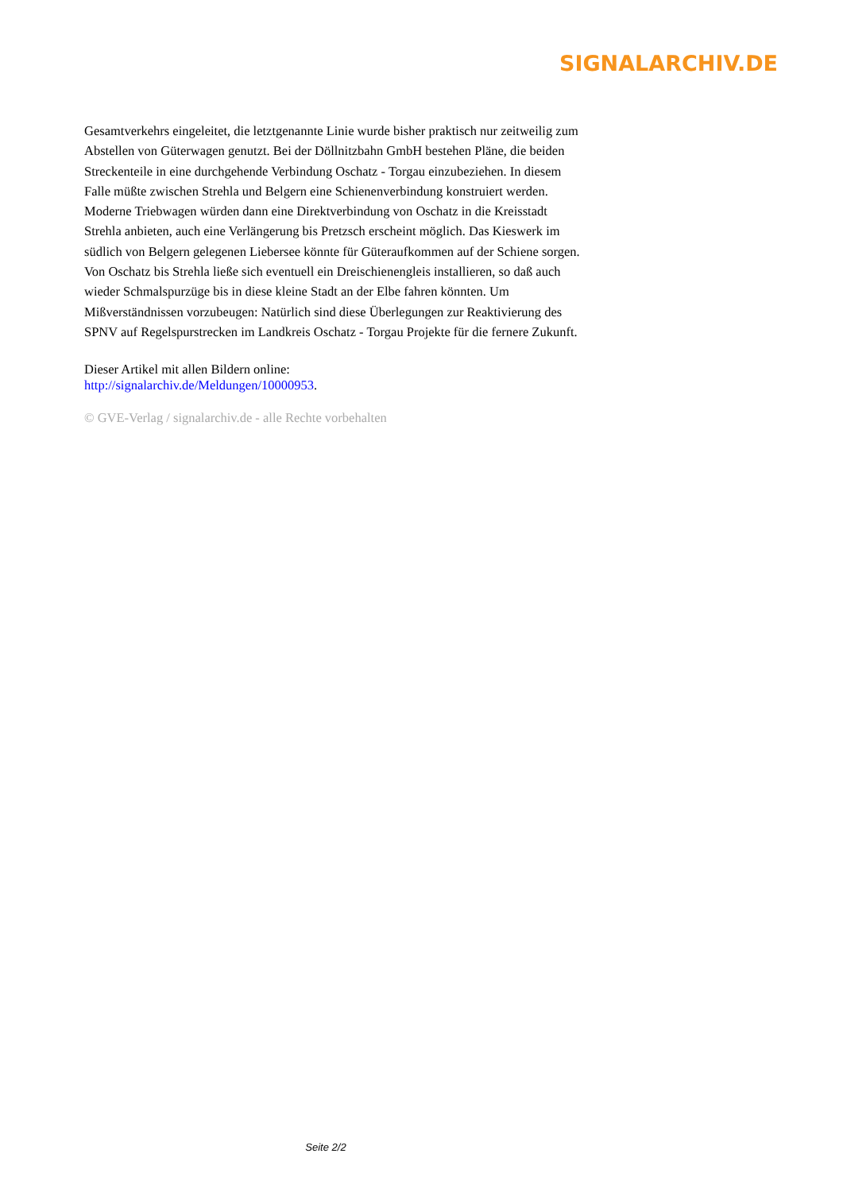SIGNALARCHIV.DE
Gesamtverkehrs eingeleitet, die letztgenannte Linie wurde bisher praktisch nur zeitweilig zum Abstellen von Güterwagen genutzt. Bei der Döllnitzbahn GmbH bestehen Pläne, die beiden Streckenteile in eine durchgehende Verbindung Oschatz - Torgau einzubeziehen. In diesem Falle müßte zwischen Strehla und Belgern eine Schienenverbindung konstruiert werden. Moderne Triebwagen würden dann eine Direktverbindung von Oschatz in die Kreisstadt Strehla anbieten, auch eine Verlängerung bis Pretzsch erscheint möglich. Das Kieswerk im südlich von Belgern gelegenen Liebersee könnte für Güteraufkommen auf der Schiene sorgen. Von Oschatz bis Strehla ließe sich eventuell ein Dreischienengleis installieren, so daß auch wieder Schmalspurzüge bis in diese kleine Stadt an der Elbe fahren könnten. Um Mißverständnissen vorzubeugen: Natürlich sind diese Überlegungen zur Reaktivierung des SPNV auf Regelspurstrecken im Landkreis Oschatz - Torgau Projekte für die fernere Zukunft.
Dieser Artikel mit allen Bildern online:
http://signalarchiv.de/Meldungen/10000953.
© GVE-Verlag / signalarchiv.de - alle Rechte vorbehalten
Seite 2/2